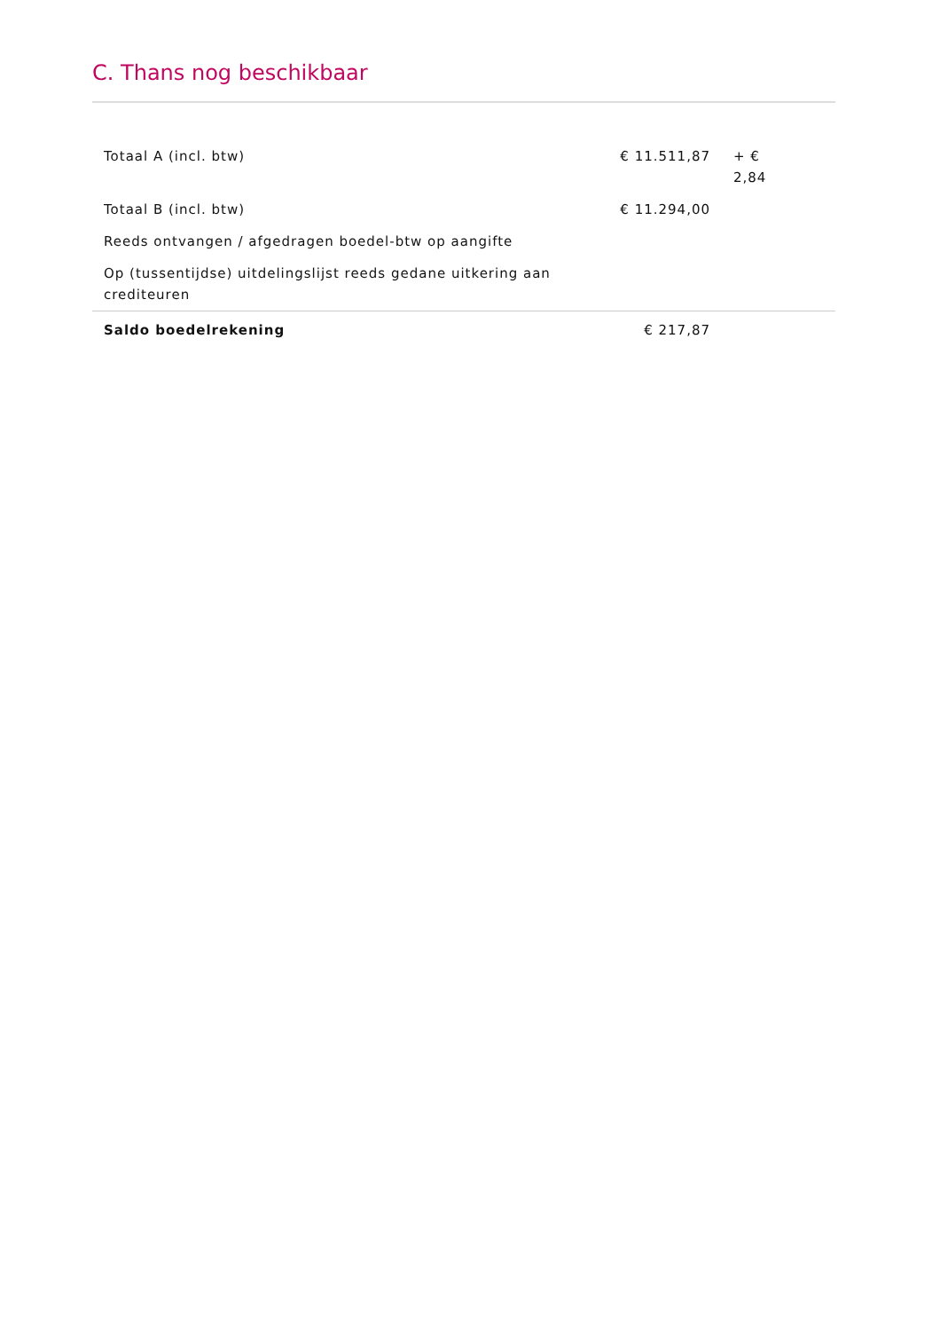C. Thans nog beschikbaar
| Totaal A (incl. btw) | € 11.511,87 | + € 2,84 | |
| Totaal B (incl. btw) | € 11.294,00 | | |
| Reeds ontvangen / afgedragen boedel-btw op aangifte | | | |
| Op (tussentijdse) uitdelingslijst reeds gedane uitkering aan crediteuren | | | |
| Saldo boedelrekening | € 217,87 | | |